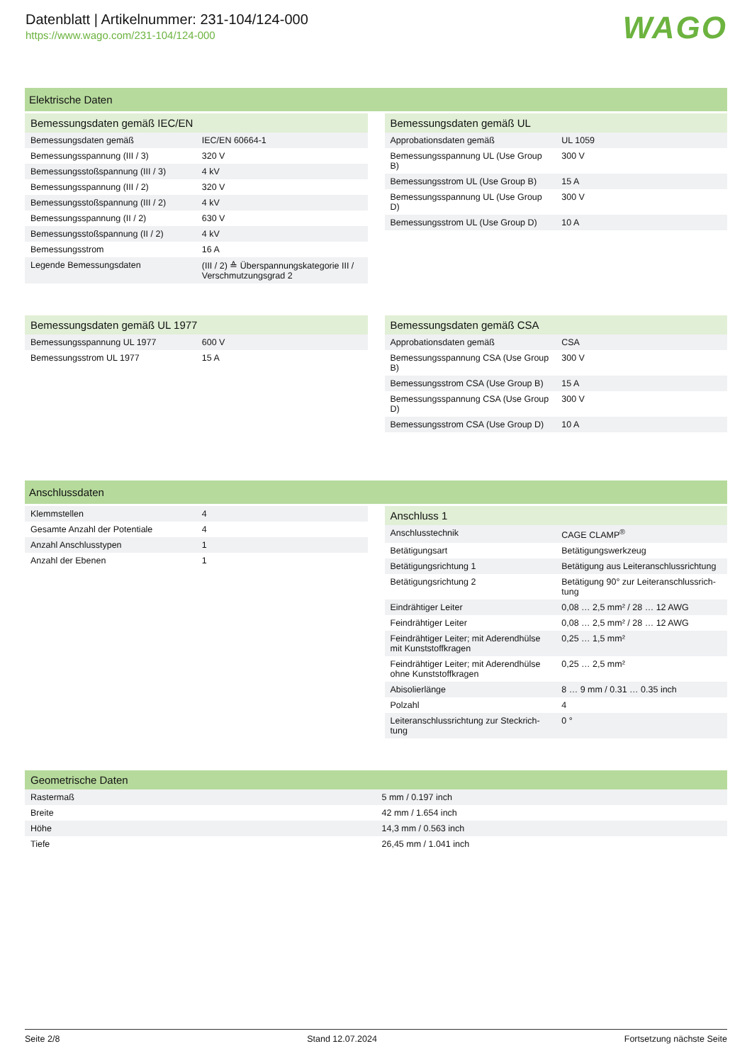Datenblatt | Artikelnummer: 231-104/124-000
https://www.wago.com/231-104/124-000
WAGO
Elektrische Daten
| Bemessungsdaten gemäß IEC/EN | |
| --- | --- |
| Bemessungsdaten gemäß | IEC/EN 60664-1 |
| Bemessungsspannung (III / 3) | 320 V |
| Bemessungsstoßspannung (III / 3) | 4 kV |
| Bemessungsspannung (III / 2) | 320 V |
| Bemessungsstoßspannung (III / 2) | 4 kV |
| Bemessungsspannung (II / 2) | 630 V |
| Bemessungsstoßspannung (II / 2) | 4 kV |
| Bemessungsstrom | 16 A |
| Legende Bemessungsdaten | (III / 2) ≙ Überspannungskategorie III / Verschmutzungsgrad 2 |
| Bemessungsdaten gemäß UL | |
| --- | --- |
| Approbationsdaten gemäß | UL 1059 |
| Bemessungsspannung UL (Use Group B) | 300 V |
| Bemessungsstrom UL (Use Group B) | 15 A |
| Bemessungsspannung UL (Use Group D) | 300 V |
| Bemessungsstrom UL (Use Group D) | 10 A |
| Bemessungsdaten gemäß UL 1977 | |
| --- | --- |
| Bemessungsspannung UL 1977 | 600 V |
| Bemessungsstrom UL 1977 | 15 A |
| Bemessungsdaten gemäß CSA | |
| --- | --- |
| Approbationsdaten gemäß | CSA |
| Bemessungsspannung CSA (Use Group B) | 300 V |
| Bemessungsstrom CSA (Use Group B) | 15 A |
| Bemessungsspannung CSA (Use Group D) | 300 V |
| Bemessungsstrom CSA (Use Group D) | 10 A |
Anschlussdaten
| Klemmstellen | 4 |
| Gesamte Anzahl der Potentiale | 4 |
| Anzahl Anschlusstypen | 1 |
| Anzahl der Ebenen | 1 |
| Anschluss 1 | |
| --- | --- |
| Anschlusstechnik | CAGE CLAMP<sup>®</sup> |
| Betätigungsart | Betätigungswerkzeug |
| Betätigungsrichtung 1 | Betätigung aus Leiteranschlussrichtung |
| Betätigungsrichtung 2 | Betätigung 90° zur Leiteranschlussrich-tung |
| Eindrähtiger Leiter | 0,08 … 2,5 mm² / 28 … 12 AWG |
| Feindrähtiger Leiter | 0,08 … 2,5 mm² / 28 … 12 AWG |
| Feindrähtiger Leiter; mit Aderendhülse mit Kunststoffkragen | 0,25 … 1,5 mm² |
| Feindrähtiger Leiter; mit Aderendhülse ohne Kunststoffkragen | 0,25 … 2,5 mm² |
| Abisolierlänge | 8 … 9 mm / 0.31 … 0.35 inch |
| Polzahl | 4 |
| Leiteranschlussrichtung zur Steckrich-tung | 0 ° |
| Geometrische Daten | |
| --- | --- |
| Rastermaß | 5 mm / 0.197 inch |
| Breite | 42 mm / 1.654 inch |
| Höhe | 14,3 mm / 0.563 inch |
| Tiefe | 26,45 mm / 1.041 inch |
Seite 2/8 Stand 12.07.2024 Fortsetzung nächste Seite